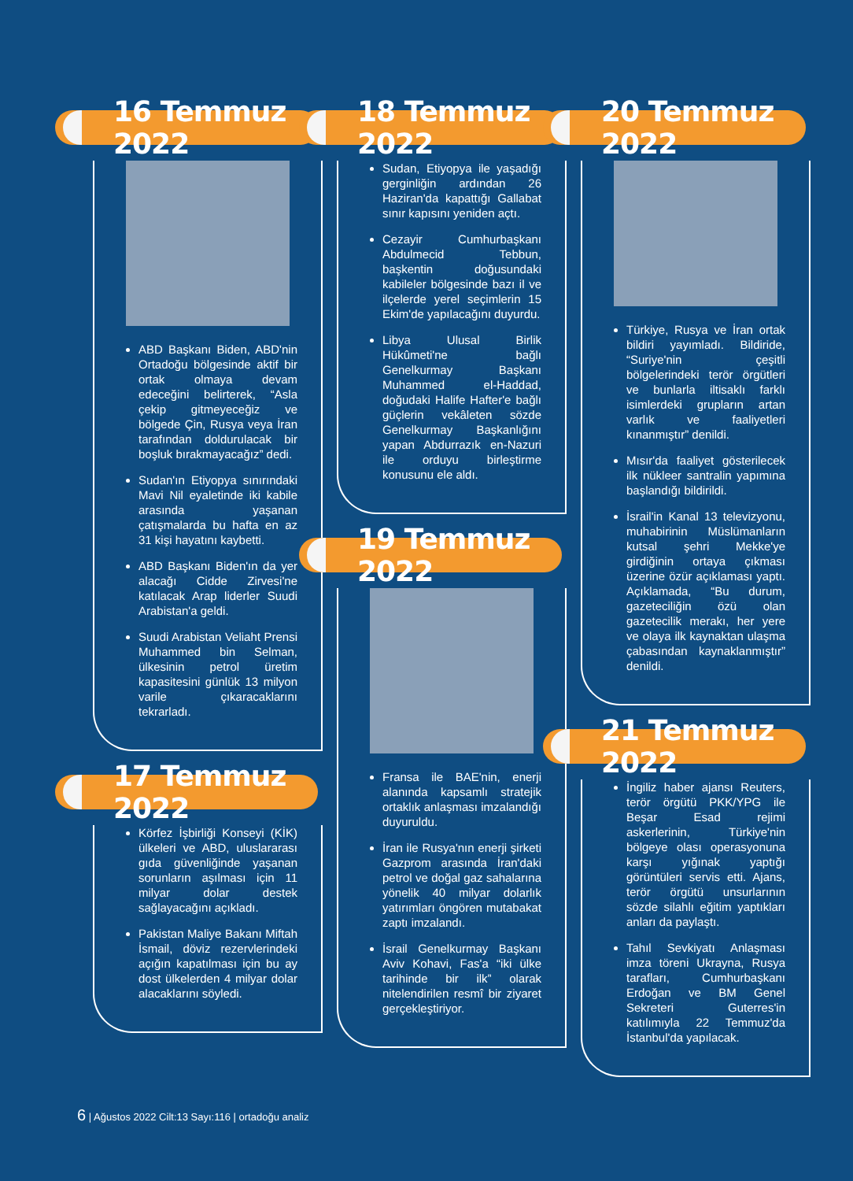16 Temmuz 2022
ABD Başkanı Biden, ABD'nin Ortadoğu bölgesinde aktif bir ortak olmaya devam edeceğini belirterek, “Asla çekip gitmeyeceğiz ve bölgede Çin, Rusya veya İran tarafından doldurulacak bir boşluk bırakmayacağız” dedi.
Sudan'ın Etiyopya sınırındaki Mavi Nil eyaletinde iki kabile arasında yaşanan çatışmalarda bu hafta en az 31 kişi hayatını kaybetti.
ABD Başkanı Biden'ın da yer alacağı Cidde Zirvesi'ne katılacak Arap liderler Suudi Arabistan'a geldi.
Suudi Arabistan Veliaht Prensi Muhammed bin Selman, ülkesinin petrol üretim kapasitesini günlük 13 milyon varile çıkaracaklarını tekrarladı.
17 Temmuz 2022
Körfez İşbirliği Konseyi (KİK) ülkeleri ve ABD, uluslararası gıda güvenliğinde yaşanan sorunların aşılması için 11 milyar dolar destek sağlayacağını açıkladı.
Pakistan Maliye Bakanı Miftah İsmail, döviz rezervlerindeki açığın kapatılması için bu ay dost ülkelerden 4 milyar dolar alacaklarını söyledi.
18 Temmuz 2022
Sudan, Etiyopya ile yaşadığı gerginliğin ardından 26 Haziran'da kapattığı Gallabat sınır kapısını yeniden açtı.
Cezayir Cumhurbaşkanı Abdulmecid Tebbun, başkentin doğusundaki kabileler bölgesinde bazı il ve ilçelerde yerel seçimlerin 15 Ekim'de yapılacağını duyurdu.
Libya Ulusal Birlik Hükûmeti'ne bağlı Genelkurmay Başkanı Muhammed el-Haddad, doğudaki Halife Hafter'e bağlı güçlerin vekâleten sözde Genelkurmay Başkanlığını yapan Abdurrazık en-Nazuri ile orduyu birleştirme konusunu ele aldı.
19 Temmuz 2022
Fransa ile BAE'nin, enerji alanında kapsamlı stratejik ortaklık anlaşması imzalandığı duyuruldu.
İran ile Rusya'nın enerji şirketi Gazprom arasında İran'daki petrol ve doğal gaz sahalarına yönelik 40 milyar dolarlık yatırımları öngören mutabakat zaptı imzalandı.
İsrail Genelkurmay Başkanı Aviv Kohavi, Fas'a “iki ülke tarihinde bir ilk” olarak nitelendirilen resmî bir ziyaret gerçekleştiriyor.
20 Temmuz 2022
Türkiye, Rusya ve İran ortak bildiri yayımladı. Bildiride, “Suriye'nin çeşitli bölgelerindeki terör örgütleri ve bunlarla iltisaklı farklı isimlerdeki grupların artan varlık ve faaliyetleri kınanmıştır” denildi.
Mısır'da faaliyet gösterilecek ilk nükleer santralin yapımına başlandığı bildirildi.
İsrail'in Kanal 13 televizyonu, muhabirinin Müslümanların kutsal şehri Mekke'ye girdiğinin ortaya çıkması üzerine özür açıklaması yaptı. Açıklamada, “Bu durum, gazeteciliğin özü olan gazetecilik merakı, her yere ve olaya ilk kaynaktan ulaşma çabasından kaynaklanmıştır” denildi.
21 Temmuz 2022
İngiliz haber ajansı Reuters, terör örgütü PKK/YPG ile Beşar Esad rejimi askerlerinin, Türkiye'nin bölgeye olası operasyonuna karşı yığınak yaptığı görüntüleri servis etti. Ajans, terör örgütü unsurlarının sözde silahlı eğitim yaptıkları anları da paylaştı.
Tahıl Sevkiyatı Anlaşması imza töreni Ukrayna, Rusya tarafları, Cumhurbaşkanı Erdoğan ve BM Genel Sekreteri Guterres'in katılımıyla 22 Temmuz'da İstanbul'da yapılacak.
6 | Ağustos 2022 Cilt:13 Sayı:116 | ortadoğu analiz